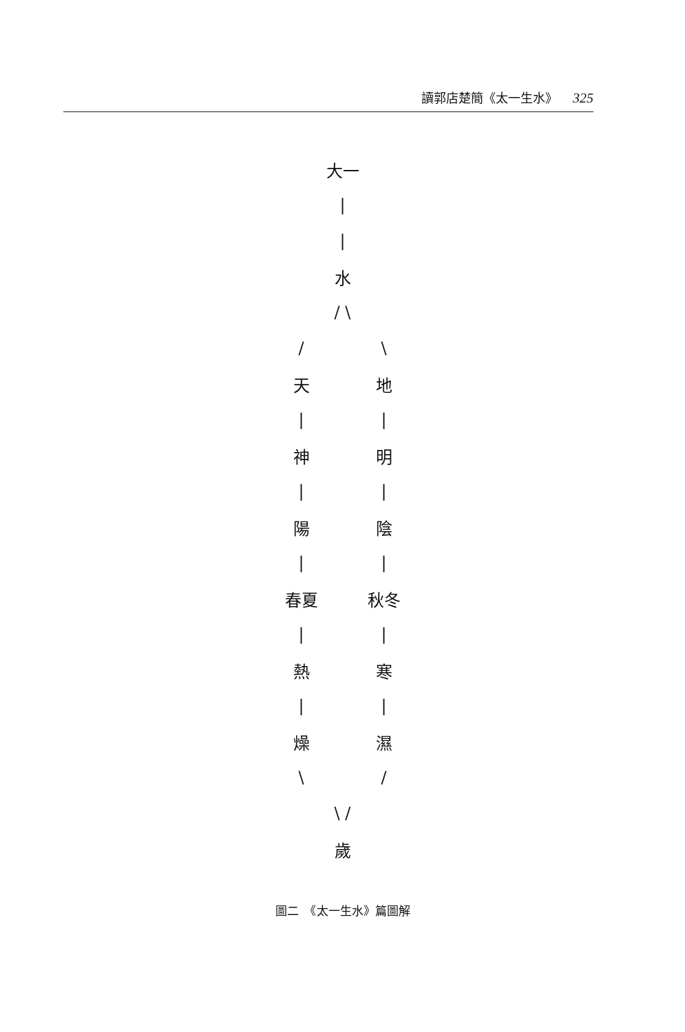讀郭店楚簡《太一生水》 325
大一
|
|
水
/ \
/ \
天 地
| |
神 明
| |
陽 陰
| |
春夏 秋冬
| |
熱 寒
| |
燥 濕
\ /
\ /
歲
圖二　《太一生水》篇圖解